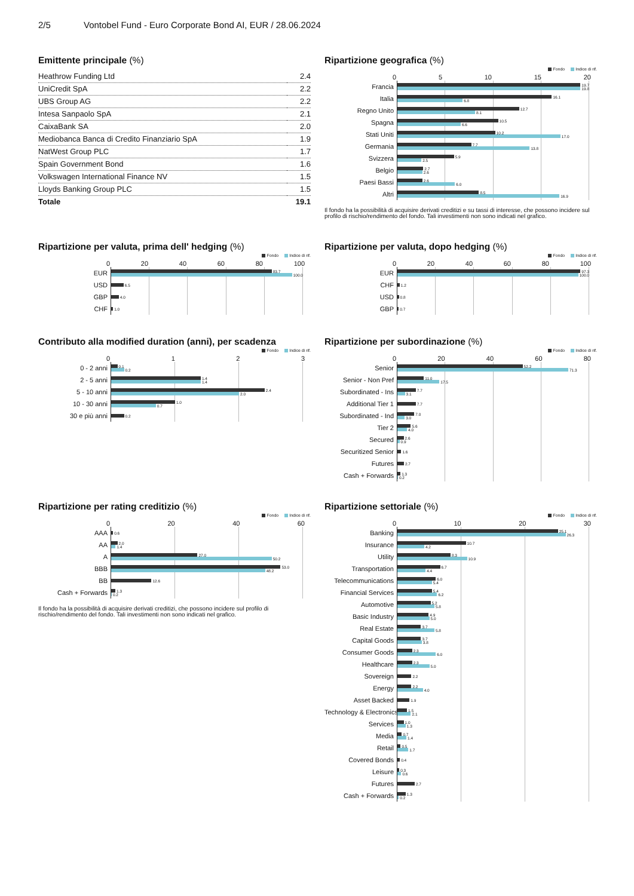2/5 Vontobel Fund - Euro Corporate Bond AI, EUR / 28.06.2024
Emittente principale (%)
| Heathrow Funding Ltd | 2.4 |
| UniCredit SpA | 2.2 |
| UBS Group AG | 2.2 |
| Intesa Sanpaolo SpA | 2.1 |
| CaixaBank SA | 2.0 |
| Mediobanca Banca di Credito Finanziario SpA | 1.9 |
| NatWest Group PLC | 1.7 |
| Spain Government Bond | 1.6 |
| Volkswagen International Finance NV | 1.5 |
| Lloyds Banking Group PLC | 1.5 |
| Totale | 19.1 |
Ripartizione geografica (%)
Fondo Indice di rif.
05 10 15 20
Francia
19.7
19.8
Italia
16.1
6.8
Regno Unito
12.7
8.1
Spagna
10.5
6.6
Stati Uniti
10.2
17.0
Germania
7.7
13.8
Svizzera
5.9
2.5
Belgio
2.7
2.6
Paesi Bassi
2.6
6.0
Altri
8.5
16.9
Il fondo ha la possibilità di acquisire derivati creditizi e su tassi di interesse, che possono incidere sul profilo di rischio/rendimento del fondo. Tali investimenti non sono indicati nel grafico.
Ripartizione per valuta, prima dell' hedging (%)
Fondo Indice di rif.
0 20 40 60 80 100
EUR
83.7
100.0
USD
6.5
GBP
4.0
CHF
1.0
Ripartizione per valuta, dopo hedging (%)
Fondo Indice di rif.
0 20 40 60 80 100
EUR
97.3
100.0
CHF
1.2
USD
0.8
GBP
0.7
Contributo alla modified duration (anni), per scadenza
Fondo Indice di rif.
0123
0 - 2 anni
0.1
0.2
2 - 5 anni
1.4
1.4
5 - 10 anni
2.4
2.0
10 - 30 anni
1.0
0.7
30 e più anni
0.2
Ripartizione per subordinazione (%)
Fondo Indice di rif.
0 20 40 60 80
Senior
52.2
71.3
Senior - Non Pref
11.0
17.5
Subordinated - Ins
7.7
3.1
Additional Tier 1
7.7
Subordinated - Ind
7.0
3.0
Tier 2
5.6
4.0
Secured
2.6
0.9
Securitized Senior
1.6
Futures
2.7
Cash + Forwards
1.3
0.2
Ripartizione per rating creditizio (%)
Fondo Indice di rif.
0 20 40 60
AAA
0.6
AA
2.0
1.4
A
27.0
50.2
BBB
53.0
48.2
BB
12.6
Cash + Forwards
1.3
0.2
Il fondo ha la possibilità di acquisire derivati creditizi, che possono incidere sul profilo di rischio/rendimento del fondo. Tali investimenti non sono indicati nel grafico.
Ripartizione settoriale (%)
Fondo Indice di rif.
0 10 20 30
Banking
25.1
26.3
Insurance
10.7
4.2
Utility
8.3
10.9
Transportation
6.7
4.4
Telecommunications
6.0
5.4
Financial Services
5.4
6.2
Automotive
5.2
5.8
Basic Industry
4.9
5.0
Real Estate
3.7
5.8
Capital Goods
3.7
3.8
Consumer Goods
2.3
6.0
Healthcare
2.3
5.0
Sovereign
2.2
Energy
2.2
4.0
Asset Backed
1.9
Technology & Electronics
1.5
2.1
Services
1.0
1.3
Media
0.7
1.4
Retail
0.5
1.7
Covered Bonds
0.4
Leisure
0.3
0.6
Futures
2.7
Cash + Forwards
1.3
0.2